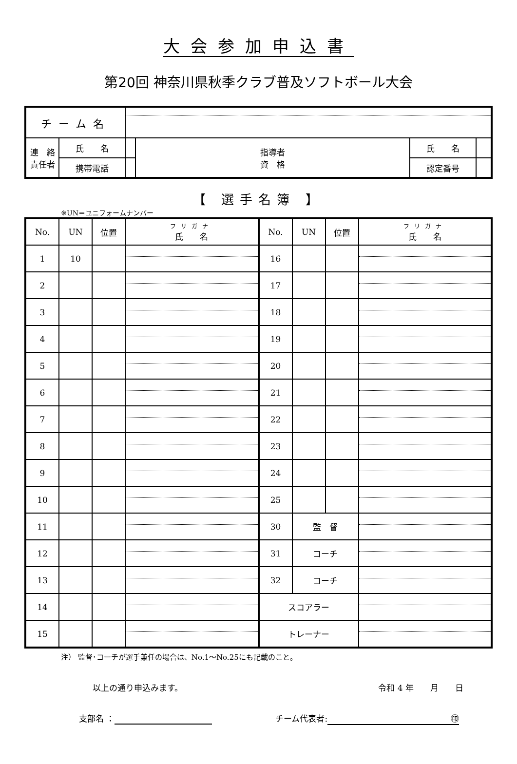大会参加申込書
第20回 神奈川県秋季クラブ普及ソフトボール大会
| チーム名 | | | | | |
| 連 絡 責任者 | 氏 名 | | 指導者 資 格 | 氏 名 | |
| | 携帯電話 | | | 認定番号 | |
【 選手名簿 】
※UN＝ユニフォームナンバー
| No. | UN | 位置 | フリガナ 氏 名 | No. | UN | 位置 | フリガナ 氏 名 |
| 1 | 10 | | | 16 | | | |
| 2 | | | | 17 | | | |
| 3 | | | | 18 | | | |
| 4 | | | | 19 | | | |
| 5 | | | | 20 | | | |
| 6 | | | | 21 | | | |
| 7 | | | | 22 | | | |
| 8 | | | | 23 | | | |
| 9 | | | | 24 | | | |
| 10 | | | | 25 | | | |
| 11 | | | | 30 | 監 督 | | |
| 12 | | | | 31 | コーチ | | |
| 13 | | | | 32 | コーチ | | |
| 14 | | | | スコアラー | | | |
| 15 | | | | トレーナー | | | |
注） 監督･コーチが選手兼任の場合は、No.1～No.25にも記載のこと。
以上の通り申込みます。 令和 4 年　　月　　日
支部名 ： チーム代表者: ㊞